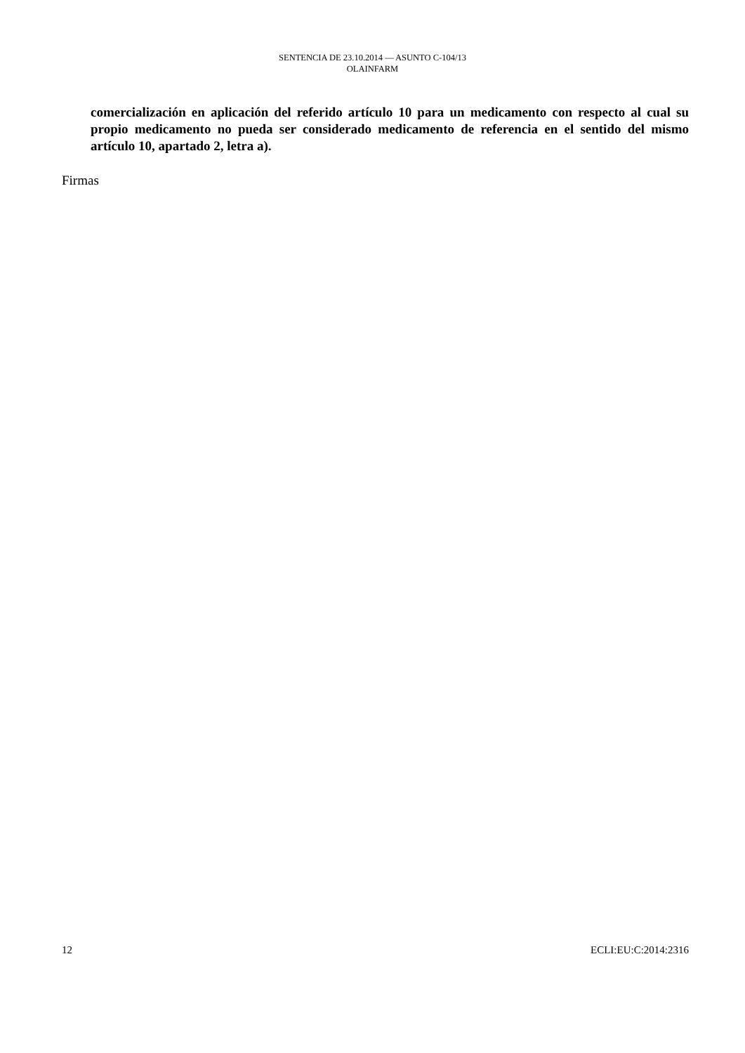SENTENCIA DE 23.10.2014 — ASUNTO C-104/13
OLAINFARM
comercialización en aplicación del referido artículo 10 para un medicamento con respecto al cual su propio medicamento no pueda ser considerado medicamento de referencia en el sentido del mismo artículo 10, apartado 2, letra a).
Firmas
12 ECLI:EU:C:2014:2316